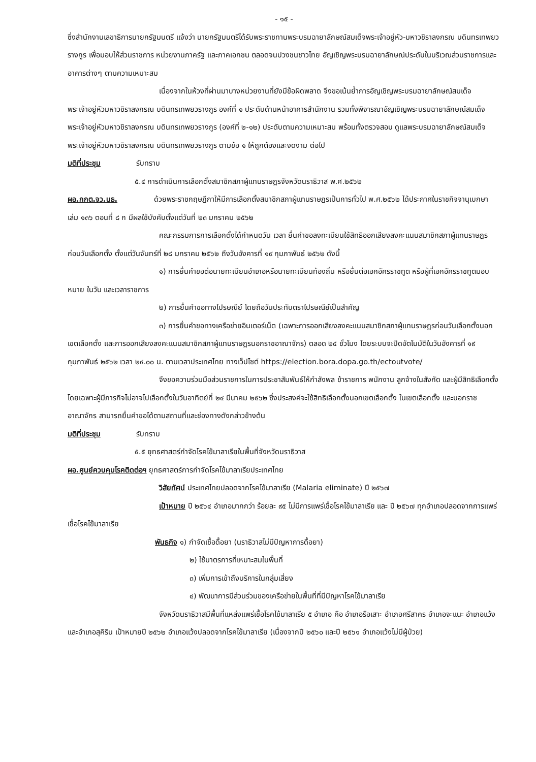- ๑๕ -
ซึ่งสำนักงานเลขาธิการนายกรัฐมนตรี แจ้งว่า นายกรัฐมนตรีได้รับพระราชทานพระบรมฉายาลักษณ์สมเด็จพระเจ้าอยู่หัว-มหาวชิราลงกรณ บดินทรเทพยวรางกูร เพื่อมอบให้ส่วนราชการ หน่วยงานภาครัฐ และภาคเอกชน ตลอดจนปวงชนชาวไทย อัญเชิญพระบรมฉายาลักษณ์ประดับในบริเวณส่วนราชการและอาคารต่างๆ ตามความเหมาะสม
เนื่องจากในห้วงที่ผ่านมาบางหน่วยงานที่ยังมีข้อผิดพลาด จึงขอเน้นย้ำการอัญเชิญพระบรมฉายาลักษณ์สมเด็จพระเจ้าอยู่หัวมหาวชิราลงกรณ บดินทรเทพยวรางกูร องค์ที่ ๑ ประดับด้านหน้าอาคารสำนักงาน รวมทั้งพิจารณาอัญเชิญพระบรมฉายาลักษณ์สมเด็จพระเจ้าอยู่หัวมหาวชิราลงกรณ บดินทรเทพยวรางกูร (องค์ที่ ๒-๑๒) ประดับตามความเหมาะสม พร้อมทั้งตรวจสอบ ดูแลพระบรมฉายาลักษณ์สมเด็จพระเจ้าอยู่หัวมหาวชิราลงกรณ บดินทรเทพยวรางกูร ตามข้อ ๑ ให้ถูกต้องและงดงาม ต่อไป
มติที่ประชุม รับทราบ
๕.๔ การดำเนินการเลือกตั้งสมาชิกสภาผู้แทนราษฎรจังหวัดนราธิวาส พ.ศ.๒๕๖๒
ผอ.กกต.จว.นธ. ด้วยพระราชกฤษฎีกาให้มีการเลือกตั้งสมาชิกสภาผู้แทนราษฎรเป็นการทั่วไป พ.ศ.๒๕๖๒ ได้ประกาศในราชกิจจานุเบกษา เล่ม ๑๓๖ ตอนที่ ๘ ก มีผลใช้บังคับตั้งแต่วันที่ ๒๓ มกราคม ๒๕๖๒
คณะกรรมการการเลือกตั้งได้กำหนดวัน เวลา ยื่นคำขอลงทะเบียนใช้สิทธิออกเสียงลงคะแนนสมาชิกสภาผู้แทนราษฎรก่อนวันเลือกตั้ง ตั้งแต่วันจันทร์ที่ ๒๘ มกราคม ๒๕๖๒ ถึงวันอังคารที่ ๑๙ กุมภาพันธ์ ๒๕๖๒ ดังนี้
๑) การยื่นคำขอต่อนายทะเบียนอำเภอหรือนายทะเบียนท้องถิ่น หรือยื่นต่อเอกอัครราชทูต หรือผู้ที่เอกอัครราชทูตมอบหมาย ในวัน และเวลาราชการ
๒) การยื่นคำขอทางไปรษณีย์ โดยถือวันประทับตราไปรษณีย์เป็นสำคัญ
๓) การยื่นคำขอทางเครือข่ายอินเตอร์เน็ต (เฉพาะการออกเสียงลงคะแนนสมาชิกสภาผู้แทนราษฎรก่อนวันเลือกตั้งนอกเขตเลือกตั้ง และการออกเสียงลงคะแนนสมาชิกสภาผู้แทนราษฎรนอกราชอาณาจักร) ตลอด ๒๔ ชั่วโมง โดยระบบจะปิดอัตโนมัติในวันอังคารที่ ๑๙ กุมภาพันธ์ ๒๕๖๒ เวลา ๒๔.๐๐ น. ตามเวลาประเทศไทย ทางเว็ปไซต์ https://election.bora.dopa.go.th/ectoutvote/
จึงขอความร่วมมือส่วนราชการในการประชาสัมพันธ์ให้กำลังพล ข้าราชการ พนักงาน ลูกจ้างในสังกัด และผู้มีสิทธิเลือกตั้ง โดยเฉพาะผู้มีภารกิจไม่อาจไปเลือกตั้งในวันอาทิตย์ที่ ๒๔ มีนาคม ๒๕๖๒ ซึ่งประสงค์จะใช้สิทธิเลือกตั้งนอกเขตเลือกตั้ง ในเขตเลือกตั้ง และนอกราชอาณาจักร สามารถยื่นคำขอได้ตามสถานที่และช่องทางดังกล่าวข้างต้น
มติที่ประชุม รับทราบ
๕.๕ ยุทธศาสตร์กำจัดโรคไข้มาลาเรียในพื้นที่จังหวัดนราธิวาส
ผอ.ศูนย์ควบคุมโรคติดต่อฯ ยุทธศาสตร์การกำจัดโรคไข้มาลาเรียประเทศไทย
วิสัยทัศน์ ประเทศไทยปลอดจากโรคไข้มาลาเรีย (Malaria eliminate) ปี ๒๕๖๗
เป้าหมาย ปี ๒๕๖๔ อำเภอมากกว่า ร้อยละ ๙๕ ไม่มีการแพร่เชื้อโรคไข้มาลาเรีย และ ปี ๒๕๖๗ ทุกอำเภอปลอดจากการแพร่เชื้อโรคไข้มาลาเรีย
พันธกิจ ๑) กำจัดเชื้อดื้อยา (นราธิวาสไม่มีปัญหาการดื้อยา)
๒) ใช้มาตรการที่เหมาะสมในพื้นที่
๓) เพิ่มการเข้าถึงบริการในกลุ่มเสี่ยง
๔) พัฒนาการมีส่วนร่วมของเครือข่ายในพื้นที่ที่มีปัญหาโรคไข้มาลาเรีย
จังหวัดนราธิวาสมีพื้นที่แหล่งแพร่เชื้อโรคไข้มาลาเรีย ๕ อำเภอ คือ อำเภอรือเสาะ อำเภอศรีสาคร อำเภอจะแนะ อำเภอแว้ง และอำเภอสุคิริน เป้าหมายปี ๒๕๖๒ อำเภอแว้งปลอดจากโรคไข้มาลาเรีย (เนื่องจากปี ๒๕๖๐ และปี ๒๕๖๑ อำเภอแว้งไม่มีผู้ป่วย)